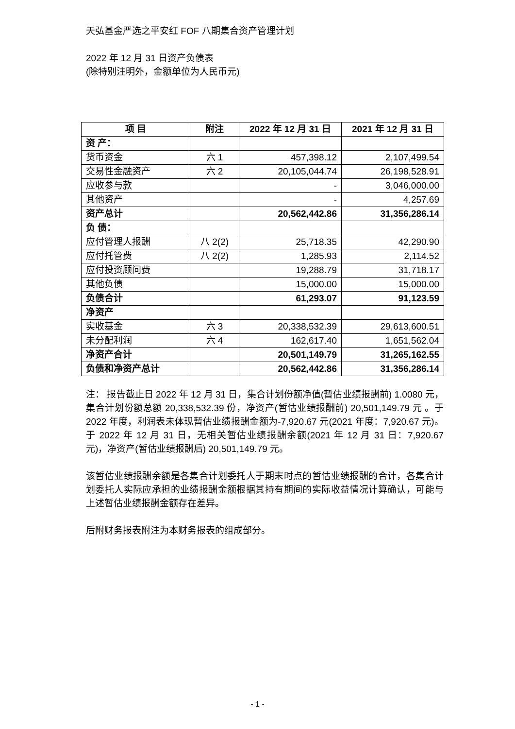天弘基金严选之平安红 FOF 八期集合资产管理计划
2022 年 12 月 31 日资产负债表
(除特别注明外，金额单位为人民币元)
| 项 目 | 附注 | 2022 年 12 月 31 日 | 2021 年 12 月 31 日 |
| --- | --- | --- | --- |
| 资 产： | | | |
| 货币资金 | 六 1 | 457,398.12 | 2,107,499.54 |
| 交易性金融资产 | 六 2 | 20,105,044.74 | 26,198,528.91 |
| 应收参与款 | | - | 3,046,000.00 |
| 其他资产 | | - | 4,257.69 |
| 资产总计 | | 20,562,442.86 | 31,356,286.14 |
| 负 债： | | | |
| 应付管理人报酬 | 八 2(2) | 25,718.35 | 42,290.90 |
| 应付托管费 | 八 2(2) | 1,285.93 | 2,114.52 |
| 应付投资顾问费 | | 19,288.79 | 31,718.17 |
| 其他负债 | | 15,000.00 | 15,000.00 |
| 负债合计 | | 61,293.07 | 91,123.59 |
| 净资产 | | | |
| 实收基金 | 六 3 | 20,338,532.39 | 29,613,600.51 |
| 未分配利润 | 六 4 | 162,617.40 | 1,651,562.04 |
| 净资产合计 | | 20,501,149.79 | 31,265,162.55 |
| 负债和净资产总计 | | 20,562,442.86 | 31,356,286.14 |
注： 报告截止日 2022 年 12 月 31 日，集合计划份额净值(暂估业绩报酬前) 1.0080 元，集合计划份额总额 20,338,532.39 份，净资产(暂估业绩报酬前) 20,501,149.79 元 。于 2022 年度，利润表未体现暂估业绩报酬金额为-7,920.67 元(2021 年度：7,920.67 元)。于 2022 年 12 月 31 日，无相关暂估业绩报酬余额(2021 年 12 月 31 日：7,920.67 元)，净资产(暂估业绩报酬后) 20,501,149.79 元。
该暂估业绩报酬余额是各集合计划委托人于期末时点的暂估业绩报酬的合计，各集合计划委托人实际应承担的业绩报酬金额根据其持有期间的实际收益情况计算确认，可能与上述暂估业绩报酬金额存在差异。
后附财务报表附注为本财务报表的组成部分。
- 1 -